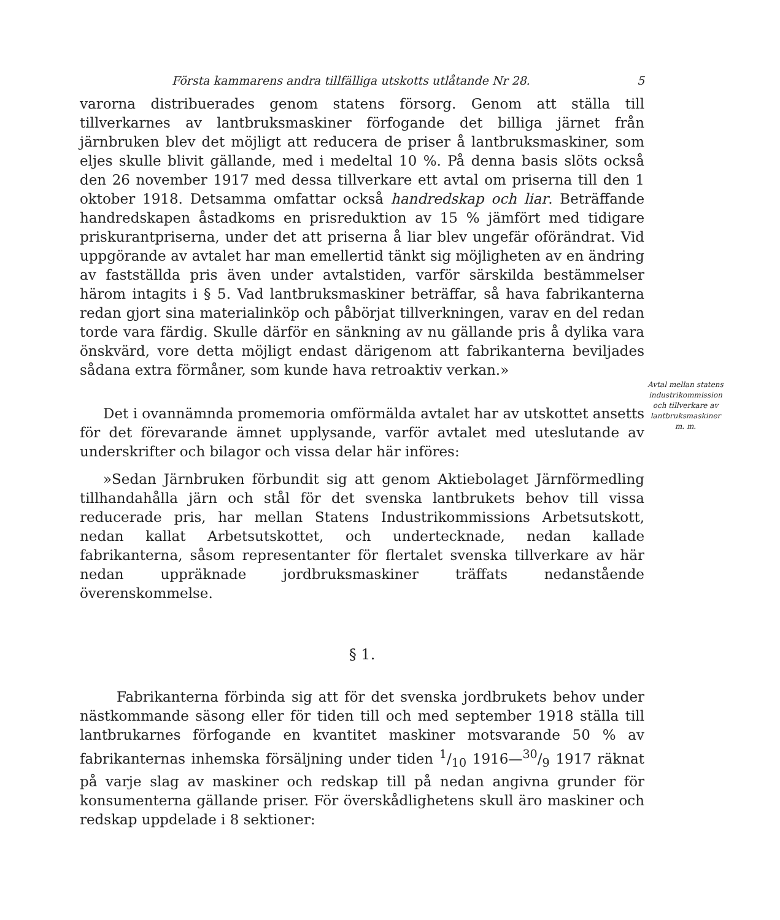Första kammarens andra tillfälliga utskotts utlåtande Nr 28. 5
varorna distribuerades genom statens försorg. Genom att ställa till tillverkarnes av lantbruksmaskiner förfogande det billiga järnet från järnbruken blev det möjligt att reducera de priser å lantbruksmaskiner, som eljes skulle blivit gällande, med i medeltal 10 %. På denna basis slöts också den 26 november 1917 med dessa tillverkare ett avtal om priserna till den 1 oktober 1918. Detsamma omfattar också handredskap och liar. Beträffande handredskapen åstadkoms en prisreduktion av 15 % jämfört med tidigare priskurantpriserna, under det att priserna å liar blev ungefär oförändrat. Vid uppgörande av avtalet har man emellertid tänkt sig möjligheten av en ändring av fastställda pris även under avtalstiden, varför särskilda bestämmelser härom intagits i § 5. Vad lantbruksmaskiner beträffar, så hava fabrikanterna redan gjort sina materialinköp och påbörjat tillverkningen, varav en del redan torde vara färdig. Skulle därför en sänkning av nu gällande pris å dylika vara önskvärd, vore detta möjligt endast därigenom att fabrikanterna beviljades sådana extra förmåner, som kunde hava retroaktiv verkan.»
Avtal mellan statens industrikommission och tillverkare av lantbruksmaskiner m. m.
Det i ovannämnda promemoria omförmälda avtalet har av utskottet ansetts för det förevarande ämnet upplysande, varför avtalet med uteslutande av underskrifter och bilagor och vissa delar här införes:
»Sedan Järnbruken förbundit sig att genom Aktiebolaget Järnförmedling tillhandahålla järn och stål för det svenska lantbrukets behov till vissa reducerade pris, har mellan Statens Industrikommissions Arbetsutskott, nedan kallat Arbetsutskottet, och undertecknade, nedan kallade fabrikanterna, såsom representanter för flertalet svenska tillverkare av här nedan uppräknade jordbruksmaskiner träffats nedanstående överenskommelse.
§ 1.
Fabrikanterna förbinda sig att för det svenska jordbrukets behov under nästkommande säsong eller för tiden till och med september 1918 ställa till lantbrukarnes förfogande en kvantitet maskiner motsvarande 50 % av fabrikanternas inhemska försäljning under tiden 1/10 1916—30/9 1917 räknat på varje slag av maskiner och redskap till på nedan angivna grunder för konsumenterna gällande priser. För överskådlighetens skull äro maskiner och redskap uppdelade i 8 sektioner: